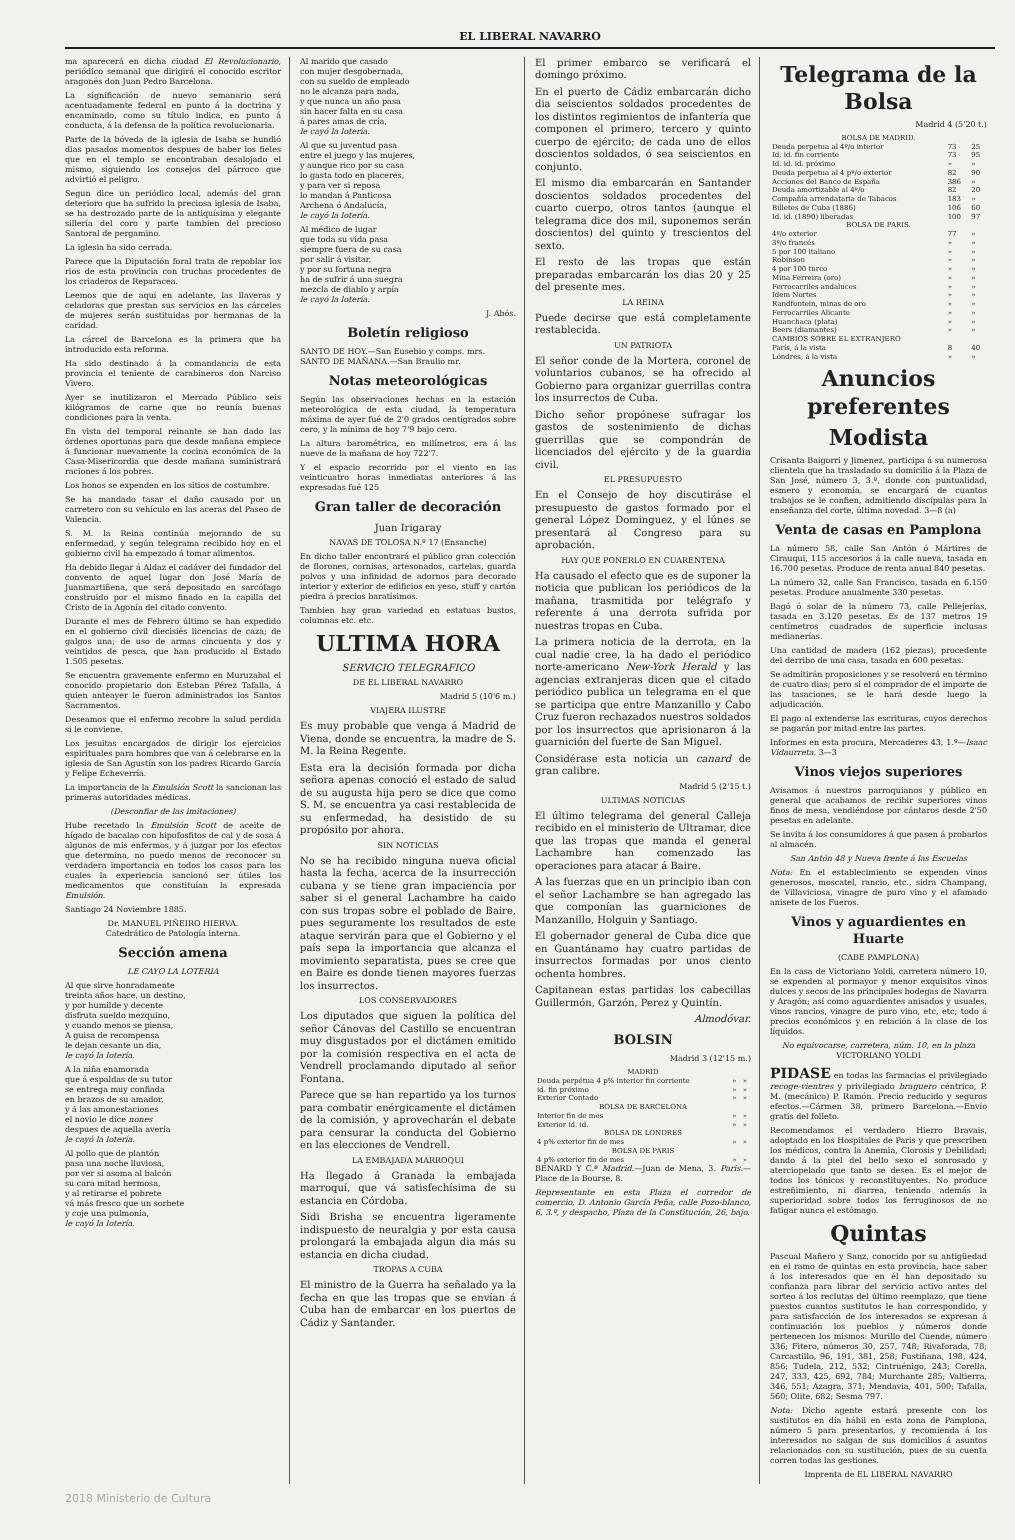EL LIBERAL NAVARRO
ma aparecerá en dicha ciudad El Revolucionario, periódico semanal que dirigirá el conocido escritor aragonés don Juan Pedro Barcelona.
La significación de nuevo semanario será acentuadamente federal en punto á la doctrina y encaminado, como su título indica, en punto á conducta, á la defensa de la política revolucionaria.
Parte de la bóveda de la iglesia de Isaba se hundió dias pasados momentos despues de haber los fieles que en el templo se encontraban desalojado el mismo, siguiendo los consejos del párroco que advirtió el peligro.
Segun dice un periódico local, además del gran deterioro que ha sufrido la preciosa iglesia de Isaba, se ha destrozado parte de la antiquísima y elegante sillería del coro y parte tambien del precioso Santoral de pergamino.
La iglesia ha sido cerrada.
Parece que la Diputación foral trata de repoblar los rios de esta provincia con truchas procedentes de los criaderos de Reparacea.
Leemos que de aquí en adelante, las llaveras y celadoras que prestan sus servicios en las cárceles de mujeres serán sustituidas por hermanas de la caridad.
La cárcel de Barcelona es la primera que ha introducido esta reforma.
Ha sido destinado á la comandancia de esta provincia el teniente de carabineros don Narciso Vivero.
Ayer se inutilizaron el Mercado Público seis kilógramos de carne que no reunía buenas condiciones para la venta.
En vista del temporal reinante se han dado las órdenes oportunas para que desde mañana empiece á funcionar nuevamente la cocina económica de la Casa-Misericordia que desde mañana suministrará raciones á los pobres.
Los bonos se expenden en los sitios de costumbre.
Se ha mandado tasar el daño causado por un carretero con su vehículo en las aceras del Paseo de Valencia.
S. M. la Reina continúa mejorando de su enfermedad, y según telegrama recibido hoy en el gobierno civil ha empezado á tomar alimentos.
Ha debido llegar á Aldaz el cadáver del fundador del convento de aquel lugar don José María de Juanmartiñena, que será depositado en sarcófago construido por el mismo finado en la capilla del Cristo de la Agonía del citado convento.
Durante el mes de Febrero último se han expedido en el gobierno civil diecisiés licencias de caza; de galgos una; de uso de armas cincuenta y dos y veintidos de pesca, que han producido al Estado 1.505 pesetas.
Se encuentra gravemente enfermo en Muruzabal el conocido propietario don Esteban Pérez Tafalla, á quien anteayer le fueron administrados los Santos Sacramentos.
Deseamos que el enfermo recobre la salud perdida si le conviene.
Los jesuitas encargados de dirigir los ejercicios espirituales para hombres que van á celebrarse en la iglesia de San Agustín son los padres Ricardo García y Felipe Echeverría.
La importancia de la Emulsión Scott la sancionan las primeras autoridades médicas.
(Desconfiar de las imitaciones)
Hube recetado la Emulsión Scott de aceite de hígado de bacalao con hipofosfitos de cal y de sosa á algunos de mis enfermos, y á juzgar por los efectos que determina, no puedo menos de reconocer su verdadera importancia en todos los casos para los cuales la experiencia sancionó ser útiles los medicamentos que constituían la expresada Emulsión.
Santiago 24 Noviembre 1885.
Dr. MANUEL PIÑEIRO HIERVA.
Catedrático de Patología interna.
Sección amena
LE CAYO LA LOTERIA
Al que sirve honradamente
treinta años hace, un destino,
y por humilde y decente
disfruta sueldo mezquino,
y cuando menos se piensa,
A guisa de recompensa
le dejan cesante un dia,
le cayó la lotería.
A la niña enamorada
que á espaldas de su tutor
se entrega muy confiada
en brazos de su amador,
y á las amonestaciones
el novio le dice nones
despues de aquella avería
le cayó la lotería.
Al pollo que de plantón
pasa una noche lluviosa,
por ver si asoma al balcón
su cara mitad hermosa,
y al retirarse el pobrete
vá más fresco que un sorbete
y coje una pulmonía,
le cayó la lotería.
Al marido que casado
con mujer desgobernada,
con su sueldo de empleado
no le alcanza para nada,
y que nunca un año pasa
sin hacer falta en su casa
á pares amas de cría,
le cayó la lotería.
Al que su juventud pasa
entre el juego y las mujeres,
y aunque rico por su casa
lo gasta todo en placeres,
y para ver si reposa
lo mandan á Panticosa
Archena ó Andalucía,
le cayó la lotería.
Al médico de lugar
que toda su vida pasa
siempre fuera de su casa
por salir á visitar,
y por su fortuna negra
ha de sufrir á una suegra
mezcla de diablo y arpía
le cayó la lotería.
J. Abós.
Boletín religioso
SANTO DE HOY.—San Eusebio y comps. mrs.
SANTO DE MAÑANA.—San Braulio mr.
Notas meteorológicas
Según las observaciones hechas en la estación meteorológica de esta ciudad, la temperatura máxima de ayer fué de 2'0 grados centígrados sobre cero, y la mínima de hoy 7'9 bajo cero.
La altura barométrica, en milímetros, era á las nueve de la mañana de hoy 722'7.
Y el espacio recorrido por el viento en las veinticuatro horas inmediatas anteriores á las expresadas fué 125
Gran taller de decoración
Juan Irigaray
NAVAS DE TOLOSA N.º 17 (Ensanche)
En dicho taller encontrará el público gran colección de florones, cornisas, artesonados, cartelas, guarda polvos y una infinidad de adornos para decorado interior y exterior de edificios en yeso, stuff y cartón piedra á precios baratísimos.
Tambien hay gran variedad en estatuas bustos, columnas etc. etc.
ULTIMA HORA
SERVICIO TELEGRAFICO
DE EL LIBERAL NAVARRO
Madrid 5 (10'6 m.)
VIAJERA ILUSTRE
Es muy probable que venga á Madrid de Viena, donde se encuentra, la madre de S. M. la Reina Regente.
Esta era la decisión formada por dicha señora apenas conoció el estado de salud de su augusta hija pero se dice que como S. M. se encuentra ya casi restablecida de su enfermedad, ha desistido de su propósito por ahora.
SIN NOTICIAS
No se ha recibido ninguna nueva oficial hasta la fecha, acerca de la insurrección cubana y se tiene gran impaciencia por saber si el general Lachambre ha caido con sus tropas sobre el poblado de Baire, pues seguramente los resultados de este ataque servirán para que el Gobierno y el país sepa la importancia que alcanza el movimiento separatista, pues se cree que en Baire es donde tienen mayores fuerzas los insurrectos.
LOS CONSERVADORES
Los diputados que siguen la política del señor Cánovas del Castillo se encuentran muy disgustados por el dictámen emitido por la comisión respectiva en el acta de Vendrell proclamando diputado al señor Fontana.
Parece que se han repartido ya los turnos para combatir enérgicamente el dictámen de la comisión, y aprovecharán el debate para censurar la conducta del Gobierno en las elecciones de Vendrell.
LA EMBAJADA MARROQUI
Ha llegado á Granada la embajada marroquí, que vá satisfechísima de su estancia en Córdoba.
Sidi Brisha se encuentra ligeramente indispuesto de neuralgia y por esta causa prolongará la embajada algun dia más su estancia en dicha ciudad.
TROPAS A CUBA
El ministro de la Guerra ha señalado ya la fecha en que las tropas que se envían á Cuba han de embarcar en los puertos de Cádiz y Santander.
El primer embarco se verificará el domingo próximo.
En el puerto de Cádiz embarcarán dicho dia seiscientos soldados procedentes de los distintos regimientos de infantería que componen el primero, tercero y quinto cuerpo de ejército; de cada uno de ellos doscientos soldados, ó sea seiscientos en conjunto.
El mismo dia embarcarán en Santander doscientos soldados procedentes del cuarto cuerpo, otros tantos (aunque el telegrama dice dos mil, suponemos serán doscientos) del quinto y trescientos del sexto.
El resto de las tropas que están preparadas embarcarán los dias 20 y 25 del presente mes.
LA REINA
Puede decirse que está completamente restablecida.
UN PATRIOTA
El señor conde de la Mortera, coronel de voluntarios cubanos, se ha ofrecido al Gobierno para organizar guerrillas contra los insurrectos de Cuba.
Dicho señor propónese sufragar los gastos de sostenimiento de dichas guerrillas que se compondrán de licenciados del ejército y de la guardia civil.
EL PRESUPUESTO
En el Consejo de hoy discutiráse el presupuesto de gastos formado por el general López Dominguez, y el lúnes se presentará al Congreso para su aprobación.
HAY QUE PONERLO EN CUARENTENA
Ha causado el efecto que es de suponer la noticia que publican los periódicos de la mañana, trasmitida por telégrafo y referente á una derrota sufrida por nuestras tropas en Cuba.
La primera noticia de la derrota, en la cual nadie cree, la ha dado el periódico norte-americano New-York Herald y las agencias extranjeras dicen que el citado periódico publica un telegrama en el que se participa que entre Manzanillo y Cabo Cruz fueron rechazados nuestros soldados por los insurrectos que aprisionaron á la guarnición del fuerte de San Miguel.
Considérase esta noticia un canard de gran calibre.
Madrid 5 (2'15 t.)
ULTIMAS NOTICIAS
El último telegrama del general Calleja recibido en el ministerio de Ultramar, dice que las tropas que manda el general Lachambre han comenzado las operaciones para atacar á Baire.
A las fuerzas que en un principio iban con el señor Lachambre se han agregado las que componían las guarniciones de Manzanillo, Holguin y Santiago.
El gobernador general de Cuba dice que en Guantánamo hay cuatro partidas de insurrectos formadas por unos ciento ochenta hombres.
Capitanean estas partidas los cabecillas Guillermón, Garzón, Perez y Quintín.
Almodóvar.
BOLSIN
Madrid 3 (12'15 m.)
| MADRID | | |
| Deuda perpétua 4 p% interior fin corriente | » | » |
| id. fin próximo | » | » |
| Exterior Contado | » | » |
| BOLSA DE BARCELONA | | |
| Interior fin de mes | » | » |
| Exterior id. id. | » | » |
| BOLSA DE LONDRES | | |
| 4 p% exterior fin de mes | » | » |
| BOLSA DE PARIS | | |
| 4 p% exterior fin de mes | » | » |
BENARD Y C.ª Madrid.—Juan de Mena, 3. Paris.—Place de la Bourse, 8.
Representante en esta Plaza el corredor de comercio, D. Antonio García Peña, calle Pozo-blanco, 6, 3.º, y despacho, Plaza de la Constitución, 26, bajo.
Telegrama de la Bolsa
Madrid 4 (5'20 t.)
| BOLSA DE MADRID. | | |
| Deuda perpetua al 4º/o interior | 73 | 25 |
| Id. id. fin corriente | 73 | 95 |
| Id. id. id. próximo | » | » |
| Deuda perpetua al 4 pº/o exterior | 82 | 90 |
| Acciones del Banco de España | 386 | » |
| Deuda amortizable al 4º/o | 82 | 20 |
| Compañía arrendataria de Tabacos | 183 | » |
| Billetes de Cuba (1886) | 106 | 60 |
| Id. id. (1890) liberadas | 100 | 97 |
| BOLSA DE PARIS. | | |
| 4º/o exterior | 77 | » |
| 3º/o francés | » | » |
| 5 por 100 italiano | » | » |
| Robinson | » | » |
| 4 por 100 turco | » | » |
| Mina Ferreira (oro) | » | » |
| Ferrocarriles andaluces | » | » |
| Idem Nortes | » | » |
| Randfontein, minas de oro | » | » |
| Ferrocarriles Alicante | » | » |
| Huanchaca (plata) | » | » |
| Beers (diamantes) | » | » |
| CAMBIOS SOBRE EL EXTRANJERO | | |
| París, á la vista | 8 | 40 |
| Lóndres, á la vista | » | » |
Anuncios preferentes
Modista
Crisanta Baigorri y Jimenez, participa á su numerosa clientela que ha trasladado su domicilio á la Plaza de San José, número 3, 3.º, donde con puntualidad, esmero y economía, se encargará de cuantos trabajos se le confien, admitiendo discípulas para la enseñanza del corte, última novedad. 3—8 (a)
Venta de casas en Pamplona
La número 58, calle San Antón ó Mártires de Cirauqui, 115 accesorios á la calle nueva, tasada en 16.700 pesetas. Produce de renta anual 840 pesetas.
La número 32, calle San Francisco, tasada en 6.150 pesetas. Produce anualmente 330 pesetas.
Bagó ó solar de la número 73, calle Pellejerías, tasada en 3.120 pesetas. Es de 137 metros 19 centímetros cuadrados de superficie inclusas medianerías.
Una cantidad de madera (162 piezas), procedente del derribo de una casa, tasada en 600 pesetas.
Se admitirán proposiciones y se resolverá en término de cuatro dias; pero si el comprador de el importe de las tasaciones, se le hará desde luego la adjudicación.
El pago al extenderse las escrituras, cuyos derechos se pagarán por mitad entre las partes.
Informes en esta procura, Mercaderes 43, 1.º—Isaac Vidaurreta. 3—3
Vinos viejos superiores
Avisamos á nuestros parroquianos y público en general que acabamos de recibir superiores vinos finos de mesa, vendiéndose por cántaros desde 2'50 pesetas en adelante.
Se invita á los consumidores á que pasen á probarlos al almacén.
San Antón 48 y Nueva frente á las Escuelas
Nota: En el establecimiento se expenden vinos generosos, moscatel, rancio, etc., sidra Champang, de Villaviciosa, vinagre de puro vino y el afamado anisete de los Fueros.
Vinos y aguardientes en Huarte
(CABE PAMPLONA)
En la casa de Victoriano Yoldi, carretera número 10, se expenden al pormayor y menor exquisitos vinos dulces y secos de las principales bodegas de Navarra y Aragón; así como aguardientes anisados y usuales, vinos rancios, vinagre de puro vino, etc, etc; todo á precios económicos y en relación á la clase de los líquidos.
No equivocarse, carretera, núm. 10, en la plaza
VICTORIANO YOLDI
PIDASE en todas las farmacias el privilegiado recoge-vientres y privilegiado braguero céntrico, P. M. (mecánico) P. Ramón. Precio reducido y seguros efectos.—Cármen 38, primero Barcelona.—Envío gratis del folleto.
Recomendamos el verdadero Hierro Bravais, adoptado en los Hospitales de Paris y que prescriben los médicos, contra la Anemia, Clorosis y Debilidad; dando á la piel del bello sexo el sonrosado y aterciopelado que tanto se desea. Es el mejor de todos los tónicos y reconstituyentes. No produce estreñimiento, ni diarrea, teniendo además la superioridad sobre todos los ferruginosos de no fatigar nunca el estómago.
Quintas
Pascual Mañero y Sanz, conocido por su antigüedad en el ramo de quintas en esta provincia, hace saber á los interesados que en él han depositado su confianza para librar del servicio activo antes del sorteo á los reclutas del último reemplazo, que tiene puestos cuantos sustitutos le han correspondido, y para satisfacción de los interesados se expresan á continuación los pueblos y números donde pertenecen los mismos: Murillo del Cuende, número 336; Fitero, números 30, 257, 748; Rivaforada, 78; Carcastillo, 96, 191, 381, 258; Fustiñana, 198, 424, 856; Tudela, 212, 532; Cintruénigo, 243; Corella, 247, 333, 425, 692, 784; Murchante 285; Valtierra, 346, 551; Azagra, 371; Mendavia, 401, 500; Tafalla, 560; Olite, 682; Sesma 797.
Nota: Dicho agente estará presente con los sustitutos en dia hábil en esta zona de Pamplona, número 5 para presentarlos, y recomienda á los interesados no salgan de sus domicilios á asuntos relacionados con su sustitución, pues de su cuenta corren todas las gestiones.
Imprenta de EL LIBERAL NAVARRO
2018 Ministerio de Cultura